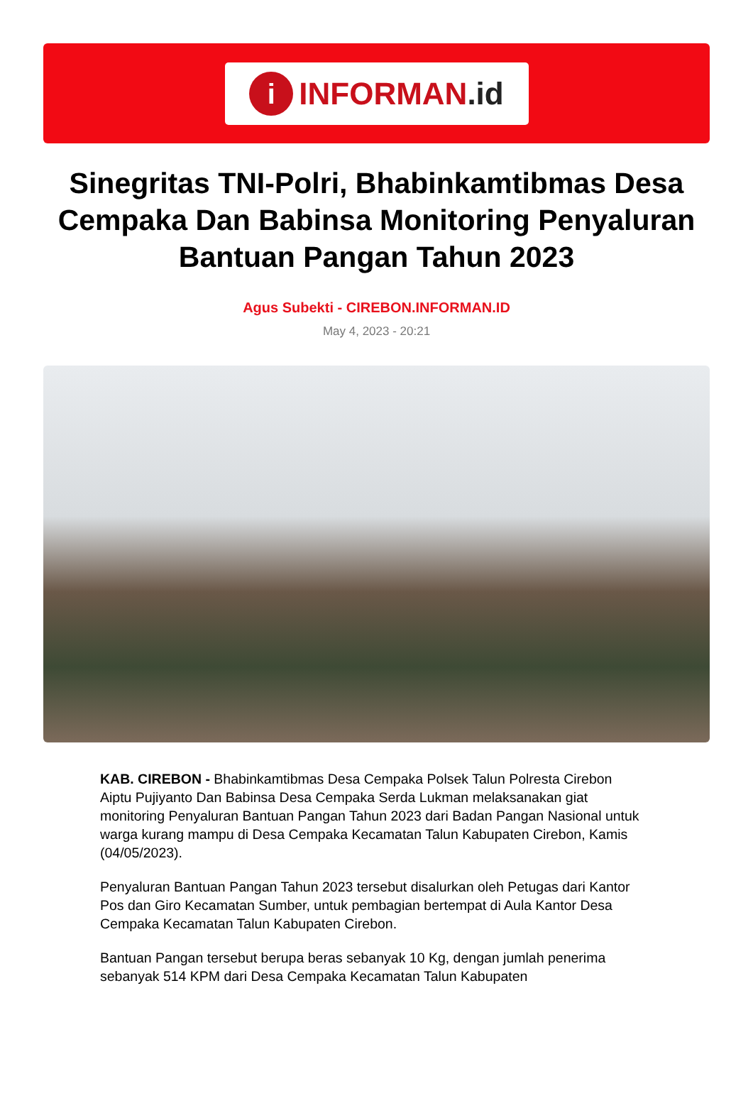i
INFORMAN.id
Sinegritas TNI-Polri, Bhabinkamtibmas Desa Cempaka Dan Babinsa Monitoring Penyaluran Bantuan Pangan Tahun 2023
Agus Subekti - CIREBON.INFORMAN.ID
May 4, 2023 - 20:21
KAB. CIREBON - Bhabinkamtibmas Desa Cempaka Polsek Talun Polresta Cirebon Aiptu Pujiyanto Dan Babinsa Desa Cempaka Serda Lukman melaksanakan giat monitoring Penyaluran Bantuan Pangan Tahun 2023 dari Badan Pangan Nasional untuk warga kurang mampu di Desa Cempaka Kecamatan Talun Kabupaten Cirebon, Kamis (04/05/2023).
Penyaluran Bantuan Pangan Tahun 2023 tersebut disalurkan oleh Petugas dari Kantor Pos dan Giro Kecamatan Sumber, untuk pembagian bertempat di Aula Kantor Desa Cempaka Kecamatan Talun Kabupaten Cirebon.
Bantuan Pangan tersebut berupa beras sebanyak 10 Kg, dengan jumlah penerima sebanyak 514 KPM dari Desa Cempaka Kecamatan Talun Kabupaten